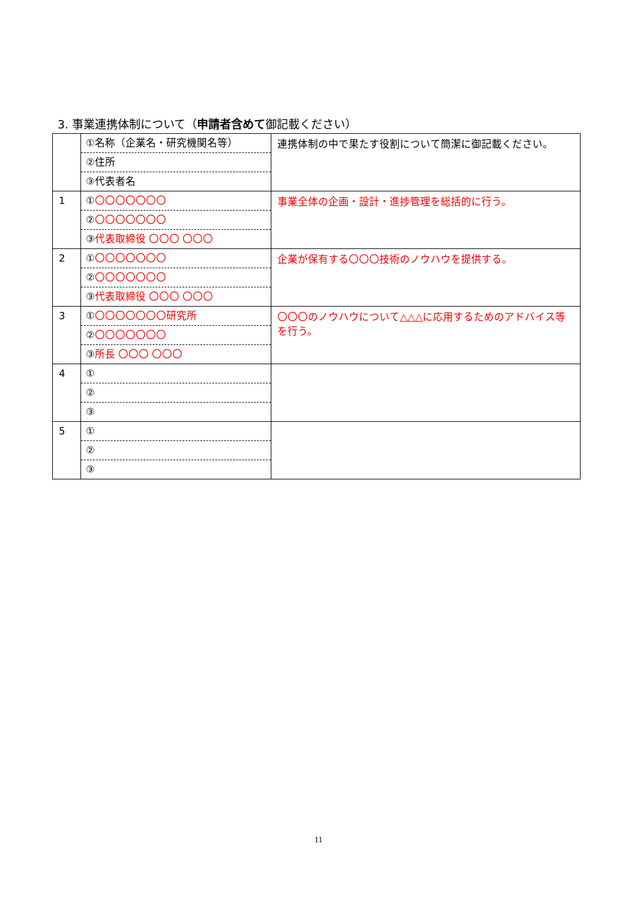3. 事業連携体制について（申請者含めて御記載ください）
| | ①名称（企業名・研究機関名等） ②住所 ③代表者名 | 連携体制の中で果たす役割について簡潔に御記載ください。 |
| 1 | ① 〇〇〇〇〇〇〇 ② 〇〇〇〇〇〇〇 ③ 代表取締役 〇〇〇 〇〇〇 | 事業全体の企画・設計・進捗管理を総括的に行う。 |
| 2 | ① 〇〇〇〇〇〇〇 ② 〇〇〇〇〇〇〇 ③ 代表取締役 〇〇〇 〇〇〇 | 企業が保有する〇〇〇技術のノウハウを提供する。 |
| 3 | ① 〇〇〇〇〇〇〇研究所 ② 〇〇〇〇〇〇〇 ③ 所長 〇〇〇 〇〇〇 | 〇〇〇のノウハウについて△△△に応用するためのアドバイス等を行う。 |
| 4 | ① ② ③ | |
| 5 | ① ② ③ | |
11